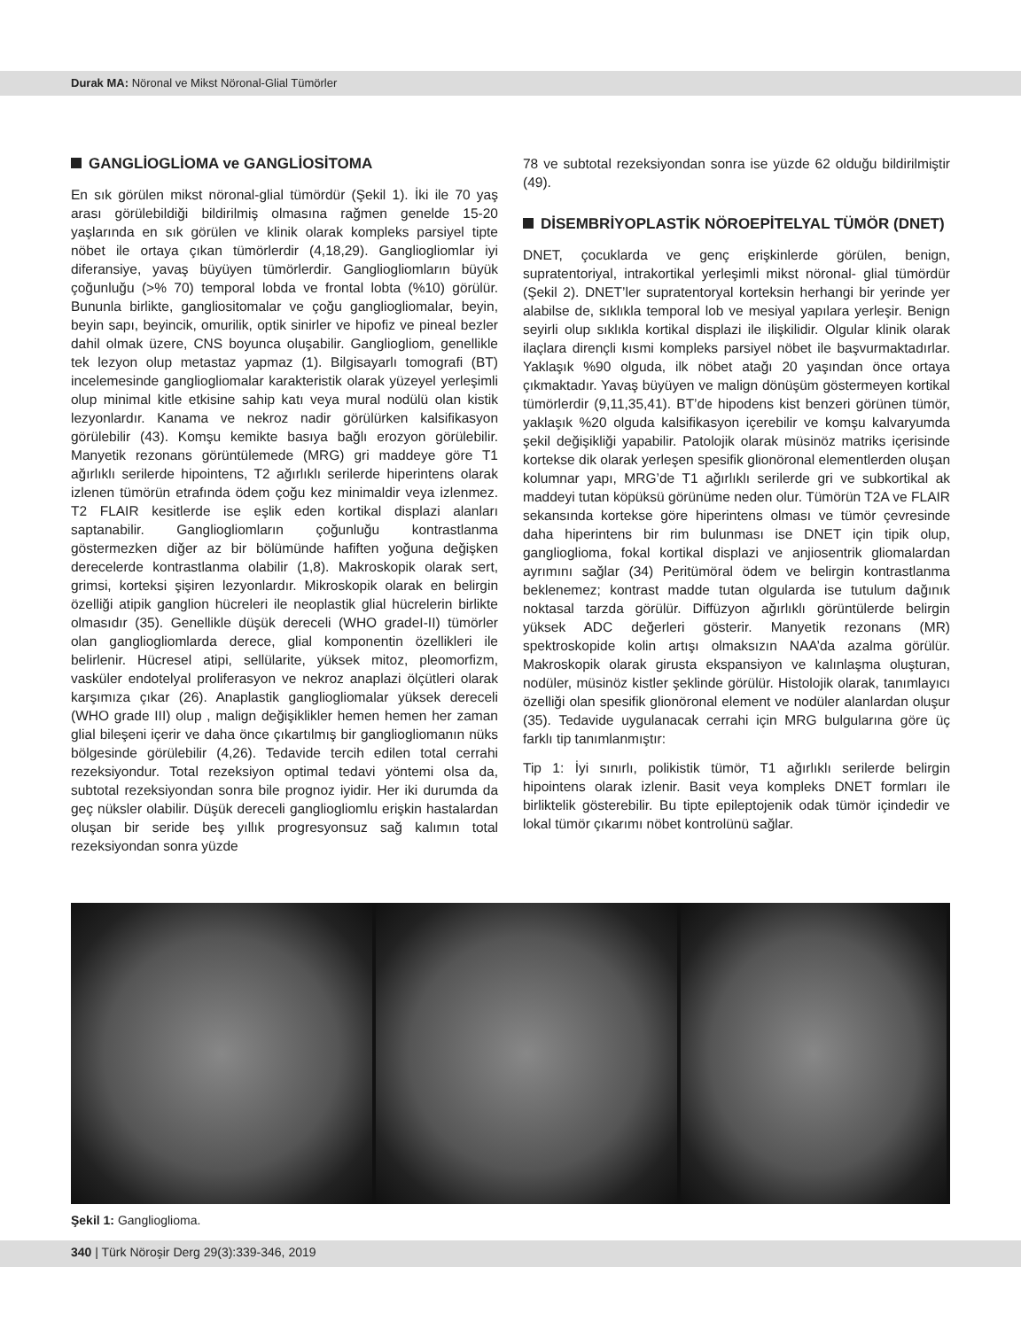Durak MA: Nöronal ve Mikst Nöronal-Glial Tümörler
GANGLİOGLİOMA ve GANGLİOSİTOMA
En sık görülen mikst nöronal-glial tümördür (Şekil 1). İki ile 70 yaş arası görülebildiği bildirilmiş olmasına rağmen genelde 15-20 yaşlarında en sık görülen ve klinik olarak kompleks parsiyel tipte nöbet ile ortaya çıkan tümörlerdir (4,18,29). Gangliogliomlar iyi diferansiye, yavaş büyüyen tümörlerdir. Gangliogliomların büyük çoğunluğu (>% 70) temporal lobda ve frontal lobta (%10) görülür. Bununla birlikte, gangliositomalar ve çoğu gangliogliomalar, beyin, beyin sapı, beyincik, omurilik, optik sinirler ve hipofiz ve pineal bezler dahil olmak üzere, CNS boyunca oluşabilir. Gangliogliom, genellikle tek lezyon olup metastaz yapmaz (1). Bilgisayarlı tomografi (BT) incelemesinde gangliogliomalar karakteristik olarak yüzeyel yerleşimli olup minimal kitle etkisine sahip katı veya mural nodülü olan kistik lezyonlardır. Kanama ve nekroz nadir görülürken kalsifikasyon görülebilir (43). Komşu kemikte basıya bağlı erozyon görülebilir. Manyetik rezonans görüntülemede (MRG) gri maddeye göre T1 ağırlıklı serilerde hipointens, T2 ağırlıklı serilerde hiperintens olarak izlenen tümörün etrafında ödem çoğu kez minimaldir veya izlenmez. T2 FLAIR kesitlerde ise eşlik eden kortikal displazi alanları saptanabilir. Gangliogliomların çoğunluğu kontrastlanma göstermezken diğer az bir bölümünde hafiften yoğuna değişken derecelerde kontrastlanma olabilir (1,8). Makroskopik olarak sert, grimsi, korteksi şişiren lezyonlardır. Mikroskopik olarak en belirgin özelliği atipik ganglion hücreleri ile neoplastik glial hücrelerin birlikte olmasıdır (35). Genellikle düşük dereceli (WHO gradeI-II) tümörler olan gangliogliomlarda derece, glial komponentin özellikleri ile belirlenir. Hücresel atipi, sellülarite, yüksek mitoz, pleomorfizm, vasküler endotelyal proliferasyon ve nekroz anaplazi ölçütleri olarak karşımıza çıkar (26). Anaplastik gangliogliomalar yüksek dereceli (WHO grade III) olup , malign değişiklikler hemen hemen her zaman glial bileşeni içerir ve daha önce çıkartılmış bir gangliogliomanın nüks bölgesinde görülebilir (4,26). Tedavide tercih edilen total cerrahi rezeksiyondur. Total rezeksiyon optimal tedavi yöntemi olsa da, subtotal rezeksiyondan sonra bile prognoz iyidir. Her iki durumda da geç nüksler olabilir. Düşük dereceli gangliogliomlu erişkin hastalardan oluşan bir seride beş yıllık progresyonsuz sağ kalımın total rezeksiyondan sonra yüzde
78 ve subtotal rezeksiyondan sonra ise yüzde 62 olduğu bildirilmiştir (49).
DİSEMBRİYOPLASTİK NÖROEPİTELYAL TÜMÖR (DNET)
DNET, çocuklarda ve genç erişkinlerde görülen, benign, supratentoriyal, intrakortikal yerleşimli mikst nöronal- glial tümördür (Şekil 2). DNET’ler supratentoryal korteksin herhangi bir yerinde yer alabilse de, sıklıkla temporal lob ve mesiyal yapılara yerleşir. Benign seyirli olup sıklıkla kortikal displazi ile ilişkilidir. Olgular klinik olarak ilaçlara dirençli kısmi kompleks parsiyel nöbet ile başvurmaktadırlar. Yaklaşık %90 olguda, ilk nöbet atağı 20 yaşından önce ortaya çıkmaktadır. Yavaş büyüyen ve malign dönüşüm göstermeyen kortikal tümörlerdir (9,11,35,41). BT’de hipodens kist benzeri görünen tümör, yaklaşık %20 olguda kalsifikasyon içerebilir ve komşu kalvaryumda şekil değişikliği yapabilir. Patolojik olarak müsinöz matriks içerisinde kortekse dik olarak yerleşen spesifik glionöronal elementlerden oluşan kolumnar yapı, MRG’de T1 ağırlıklı serilerde gri ve subkortikal ak maddeyi tutan köpüksü görünüme neden olur. Tümörün T2A ve FLAIR sekansında kortekse göre hiperintens olması ve tümör çevresinde daha hiperintens bir rim bulunması ise DNET için tipik olup, ganglioglioma, fokal kortikal displazi ve anjiosentrik gliomalardan ayrımını sağlar (34) Peritümöral ödem ve belirgin kontrastlanma beklenemez; kontrast madde tutan olgularda ise tutulum dağınık noktasal tarzda görülür. Diffüzyon ağırlıklı görüntülerde belirgin yüksek ADC değerleri gösterir. Manyetik rezonans (MR) spektroskopide kolin artışı olmaksızın NAA’da azalma görülür. Makroskopik olarak girusta ekspansiyon ve kalınlaşma oluşturan, nodüler, müsinöz kistler şeklinde görülür. Histolojik olarak, tanımlayıcı özelliği olan spesifik glionöronal element ve nodüler alanlardan oluşur (35). Tedavide uygulanacak cerrahi için MRG bulgularına göre üç farklı tip tanımlanmıştır:
Tip 1: İyi sınırlı, polikistik tümör, T1 ağırlıklı serilerde belirgin hipointens olarak izlenir. Basit veya kompleks DNET formları ile birliktelik gösterebilir. Bu tipte epileptojenik odak tümör içindedir ve lokal tümör çıkarımı nöbet kontrolünü sağlar.
Şekil 1: Ganglioglioma.
340 | Türk Nöroşir Derg 29(3):339-346, 2019